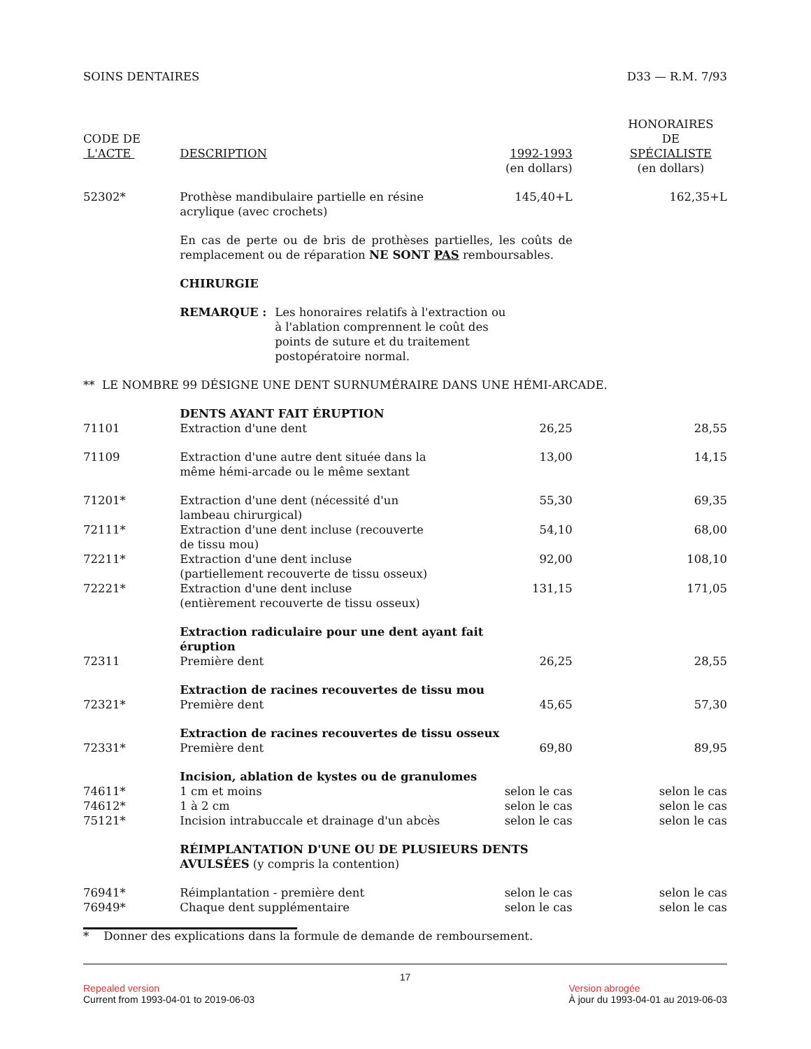SOINS DENTAIRES D33 — R.M. 7/93
| CODE DE L'ACTE | DESCRIPTION | 1992-1993 (en dollars) | HONORAIRES DE SPÉCIALISTE (en dollars) |
| --- | --- | --- | --- |
| 52302* | Prothèse mandibulaire partielle en résine acrylique (avec crochets) | 145,40+L | 162,35+L |
| | En cas de perte ou de bris de prothèses partielles, les coûts de remplacement ou de réparation NE SONT PAS remboursables. | | |
| | CHIRURGIE | | |
| | REMARQUE : Les honoraires relatifs à l'extraction ou à l'ablation comprennent le coût des points de suture et du traitement postopératoire normal. | | |
| ** LE NOMBRE 99 DÉSIGNE UNE DENT SURNUMÉRAIRE DANS UNE HÉMI-ARCADE. | | | |
| | DENTS AYANT FAIT ÉRUPTION | | |
| 71101 | Extraction d'une dent | 26,25 | 28,55 |
| 71109 | Extraction d'une autre dent située dans la même hémi-arcade ou le même sextant | 13,00 | 14,15 |
| 71201* | Extraction d'une dent (nécessité d'un lambeau chirurgical) | 55,30 | 69,35 |
| 72111* | Extraction d'une dent incluse (recouverte de tissu mou) | 54,10 | 68,00 |
| 72211* | Extraction d'une dent incluse (partiellement recouverte de tissu osseux) | 92,00 | 108,10 |
| 72221* | Extraction d'une dent incluse (entièrement recouverte de tissu osseux) | 131,15 | 171,05 |
| | Extraction radiculaire pour une dent ayant fait éruption | | |
| 72311 | Première dent | 26,25 | 28,55 |
| | Extraction de racines recouvertes de tissu mou | | |
| 72321* | Première dent | 45,65 | 57,30 |
| | Extraction de racines recouvertes de tissu osseux | | |
| 72331* | Première dent | 69,80 | 89,95 |
| | Incision, ablation de kystes ou de granulomes | | |
| 74611* | 1 cm et moins | selon le cas | selon le cas |
| 74612* | 1 à 2 cm | selon le cas | selon le cas |
| 75121* | Incision intrabuccale et drainage d'un abcès | selon le cas | selon le cas |
| | RÉIMPLANTATION D'UNE OU DE PLUSIEURS DENTS AVULSÉES (y compris la contention) | | |
| 76941* | Réimplantation - première dent | selon le cas | selon le cas |
| 76949* | Chaque dent supplémentaire | selon le cas | selon le cas |
* Donner des explications dans la formule de demande de remboursement.
17
Repealed version
Current from 1993-04-01 to 2019-06-03
Version abrogée
À jour du 1993-04-01 au 2019-06-03